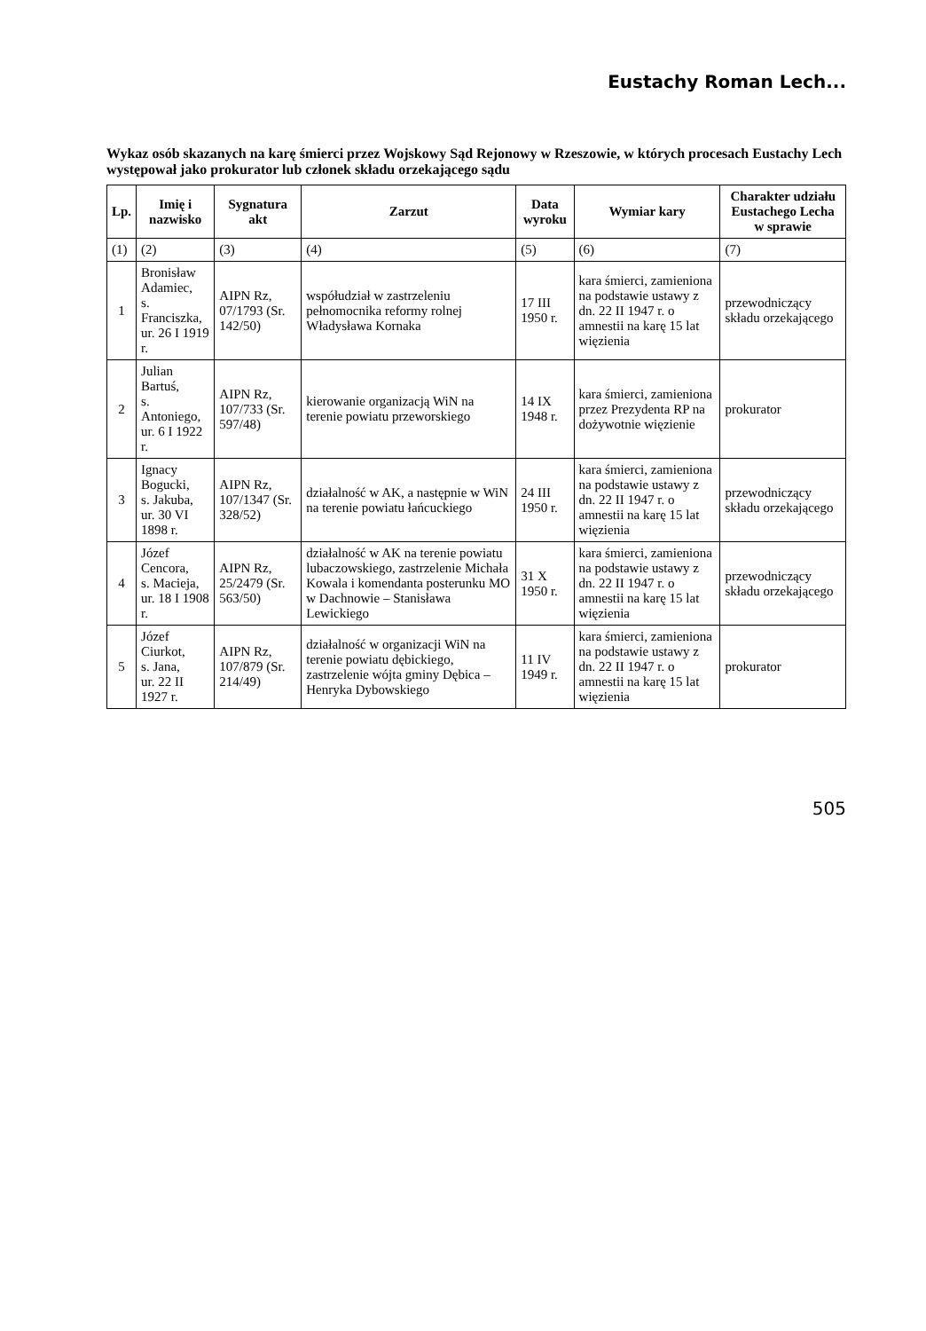Eustachy Roman Lech...
Wykaz osób skazanych na karę śmierci przez Wojskowy Sąd Rejonowy w Rzeszowie, w których procesach Eustachy Lech występował jako prokurator lub członek składu orzekającego sądu
| Lp. | Imię i nazwisko | Sygnatura akt | Zarzut | Data wyroku | Wymiar kary | Charakter udziału Eustachego Lecha w sprawie |
| --- | --- | --- | --- | --- | --- | --- |
| (1) | (2) | (3) | (4) | (5) | (6) | (7) |
| 1 | Bronisław Adamiec, s. Franciszka, ur. 26 I 1919 r. | AIPN Rz, 07/1793 (Sr. 142/50) | współudział w zastrzeleniu pełnomocnika reformy rolnej Władysława Kornaka | 17 III 1950 r. | kara śmierci, zamieniona na podstawie ustawy z dn. 22 II 1947 r. o amnestii na karę 15 lat więzienia | przewodniczący składu orzekającego |
| 2 | Julian Bartuś, s. Antoniego, ur. 6 I 1922 r. | AIPN Rz, 107/733 (Sr. 597/48) | kierowanie organizacją WiN na terenie powiatu przeworskiego | 14 IX 1948 r. | kara śmierci, zamieniona przez Prezydenta RP na dożywotnie więzienie | prokurator |
| 3 | Ignacy Bogucki, s. Jakuba, ur. 30 VI 1898 r. | AIPN Rz, 107/1347 (Sr. 328/52) | działalność w AK, a następnie w WiN na terenie powiatu łańcuckiego | 24 III 1950 r. | kara śmierci, zamieniona na podstawie ustawy z dn. 22 II 1947 r. o amnestii na karę 15 lat więzienia | przewodniczący składu orzekającego |
| 4 | Józef Cencora, s. Macieja, ur. 18 I 1908 r. | AIPN Rz, 25/2479 (Sr. 563/50) | działalność w AK na terenie powiatu lubaczowskiego, zastrzelenie Michała Kowala i komendanta posterunku MO w Dachnowie – Stanisława Lewickiego | 31 X 1950 r. | kara śmierci, zamieniona na podstawie ustawy z dn. 22 II 1947 r. o amnestii na karę 15 lat więzienia | przewodniczący składu orzekającego |
| 5 | Józef Ciurkot, s. Jana, ur. 22 II 1927 r. | AIPN Rz, 107/879 (Sr. 214/49) | działalność w organizacji WiN na terenie powiatu dębickiego, zastrzelenie wójta gminy Dębica – Henryka Dybowskiego | 11 IV 1949 r. | kara śmierci, zamieniona na podstawie ustawy z dn. 22 II 1947 r. o amnestii na karę 15 lat więzienia | prokurator |
505